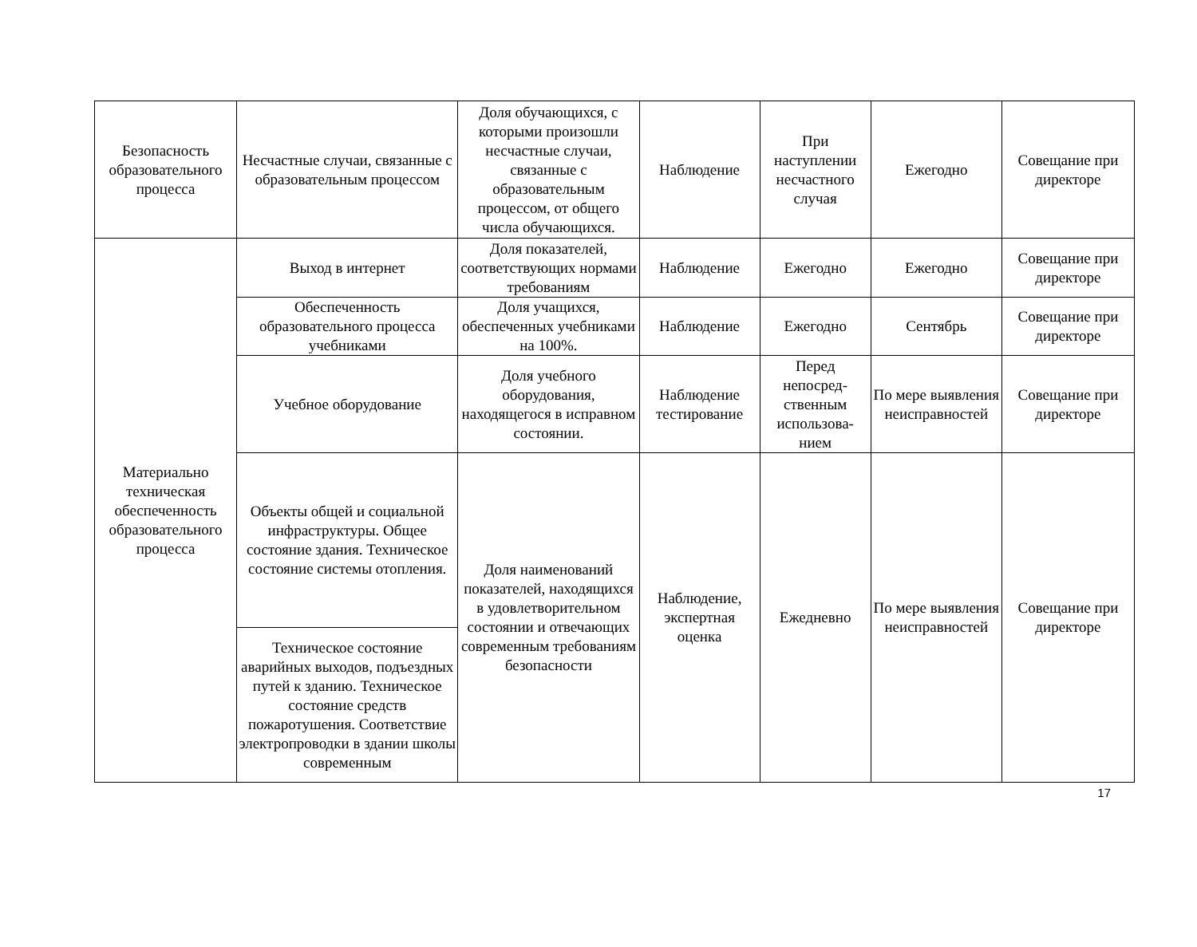| Безопасность образовательного процесса | Несчастные случаи, связанные с образовательным процессом | Доля обучающихся, с которыми произошли несчастные случаи, связанные с образовательным процессом, от общего числа обучающихся. | Наблюдение | При наступлении несчастного случая | Ежегодно | Совещание при директоре |
| Материально техническая обеспеченность образовательного процесса | Выход в интернет | Доля показателей, соответствующих нормами требованиям | Наблюдение | Ежегодно | Ежегодно | Совещание при директоре |
| | Обеспеченность образовательного процесса учебниками | Доля учащихся, обеспеченных учебниками на 100%. | Наблюдение | Ежегодно | Сентябрь | Совещание при директоре |
| | Учебное оборудование | Доля учебного оборудования, находящегося в исправном состоянии. | Наблюдение тестирование | Перед непосред-ственным использова-нием | По мере выявления неисправностей | Совещание при директоре |
| | Объекты общей и социальной инфраструктуры. Общее состояние здания. Техническое состояние системы отопления. | Доля наименований показателей, находящихся в удовлетворительном состоянии и отвечающих современным требованиям безопасности | Наблюдение, экспертная оценка | Ежедневно | По мере выявления неисправностей | Совещание при директоре |
| | Техническое состояние аварийных выходов, подъездных путей к зданию. Техническое состояние средств пожаротушения. Соответствие электропроводки в здании школы современным | | | | | |
17